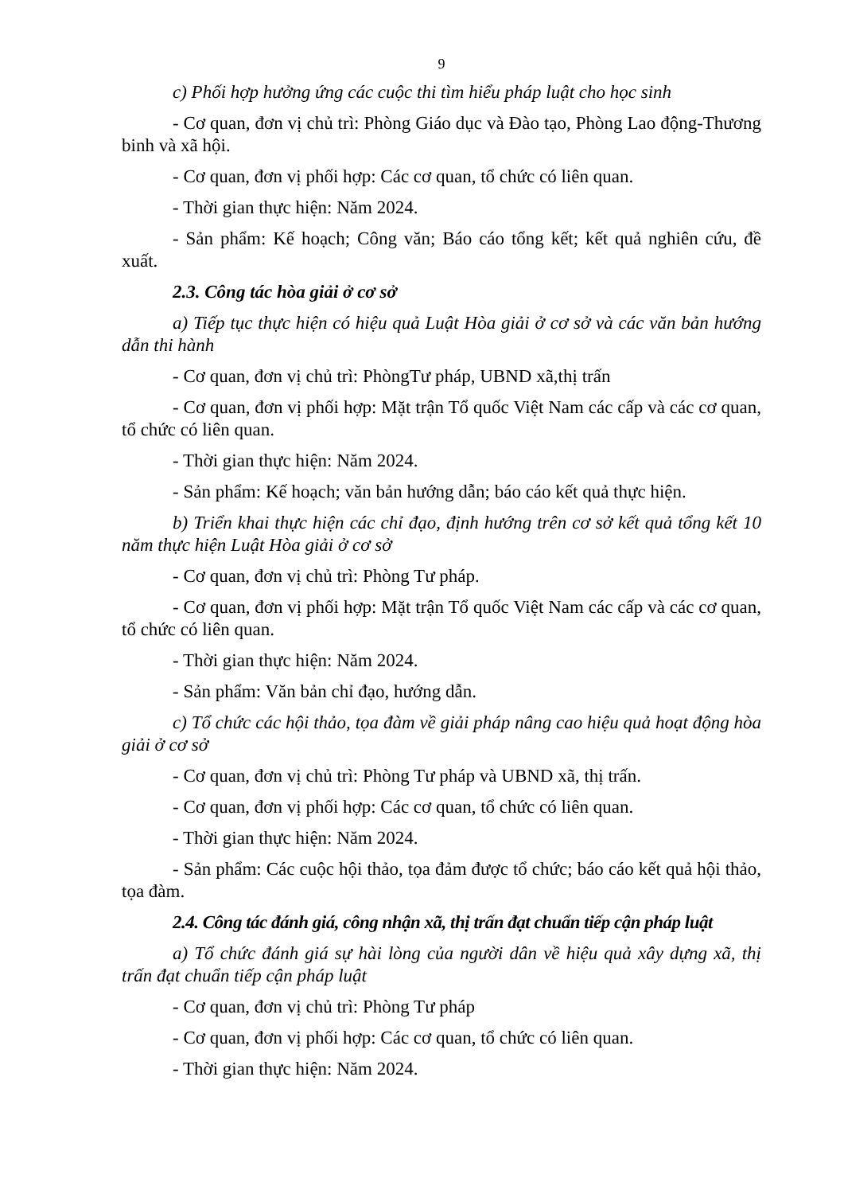9
c) Phối hợp hưởng ứng các cuộc thi tìm hiểu pháp luật cho học sinh
- Cơ quan, đơn vị chủ trì: Phòng Giáo dục và Đào tạo, Phòng Lao động-Thương binh và xã hội.
- Cơ quan, đơn vị phối hợp: Các cơ quan, tổ chức có liên quan.
- Thời gian thực hiện: Năm 2024.
- Sản phẩm: Kế hoạch; Công văn; Báo cáo tổng kết; kết quả nghiên cứu, đề xuất.
2.3. Công tác hòa giải ở cơ sở
a) Tiếp tục thực hiện có hiệu quả Luật Hòa giải ở cơ sở và các văn bản hướng dẫn thi hành
- Cơ quan, đơn vị chủ trì: PhòngTư pháp, UBND xã,thị trấn
- Cơ quan, đơn vị phối hợp: Mặt trận Tổ quốc Việt Nam các cấp và các cơ quan, tổ chức có liên quan.
- Thời gian thực hiện: Năm 2024.
- Sản phẩm: Kế hoạch; văn bản hướng dẫn; báo cáo kết quả thực hiện.
b) Triển khai thực hiện các chỉ đạo, định hướng trên cơ sở kết quả tổng kết 10 năm thực hiện Luật Hòa giải ở cơ sở
- Cơ quan, đơn vị chủ trì: Phòng Tư pháp.
- Cơ quan, đơn vị phối hợp: Mặt trận Tổ quốc Việt Nam các cấp và các cơ quan, tổ chức có liên quan.
- Thời gian thực hiện: Năm 2024.
- Sản phẩm: Văn bản chỉ đạo, hướng dẫn.
c) Tổ chức các hội thảo, tọa đàm về giải pháp nâng cao hiệu quả hoạt động hòa giải ở cơ sở
- Cơ quan, đơn vị chủ trì: Phòng Tư pháp và UBND xã, thị trấn.
- Cơ quan, đơn vị phối hợp: Các cơ quan, tổ chức có liên quan.
- Thời gian thực hiện: Năm 2024.
- Sản phẩm: Các cuộc hội thảo, tọa đảm được tổ chức; báo cáo kết quả hội thảo, tọa đàm.
2.4. Công tác đánh giá, công nhận xã, thị trấn đạt chuẩn tiếp cận pháp luật
a) Tổ chức đánh giá sự hài lòng của người dân về hiệu quả xây dựng xã, thị trấn đạt chuẩn tiếp cận pháp luật
- Cơ quan, đơn vị chủ trì: Phòng Tư pháp
- Cơ quan, đơn vị phối hợp: Các cơ quan, tổ chức có liên quan.
- Thời gian thực hiện: Năm 2024.